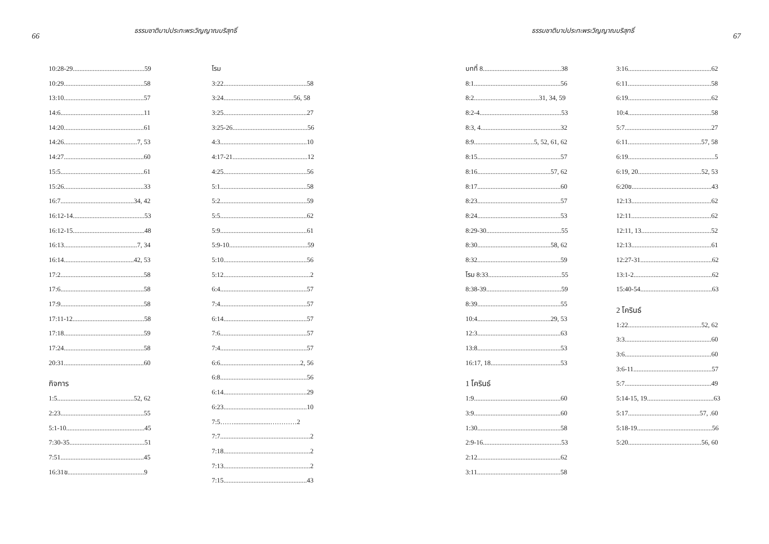66
ธรรมชาติบาปประทะพระวิญญาณบริสุทธิ์
10:28-29...........................................59
10:29................................................58
13:10................................................57
14:6..................................................11
14:20................................................61
14:26............................................7, 53
14:27................................................60
15:5..................................................61
15:26................................................33
16:7............................................34, 42
16:12-14...........................................53
16:12-15...........................................48
16:13............................................7, 34
16:14..........................................42, 53
17:2..................................................58
17:6..................................................58
17:9..................................................58
17:11-12...........................................58
17:18................................................59
17:24................................................58
20:31................................................60
กิจการ
1:5..............................................52, 62
2:23..................................................55
5:1-10...............................................45
7:30-35.............................................51
7:51..................................................45
16:31ข..............................................9
โรม
3:22..................................................58
3:24..........................................56, 58
3:25..................................................27
3:25-26.............................................56
4:3....................................................10
4:17-21.............................................12
4:25..................................................56
5:1....................................................58
5:2....................................................59
5:5....................................................62
5:9....................................................61
5:9-10...............................................59
5:10..................................................56
5:12....................................................2
6:4....................................................57
7:4....................................................57
6:14..................................................57
7:6....................................................57
7:4....................................................57
6:6................................................2, 56
6:8....................................................56
6:14..................................................29
6:23..................................................10
7:5……......................…………2
7:7......................................................2
7:18....................................................2
7:13....................................................2
7:15..................................................43
ธรรมชาติบาปประทะพระวิญญาณบริสุทธิ์
67
บทที่ 8...............................................38
8:1....................................................56
8:2.......................................31, 34, 59
8:2-4.................................................53
8:3, 4................................................32
8:9....................................5, 52, 61, 62
8:15..................................................57
8:16............................................57, 62
8:17..................................................60
8:23..................................................57
8:24..................................................53
8:29-30.............................................55
8:30............................................58, 62
8:32..................................................59
โรม 8:33............................................55
8:38-39.............................................59
8:39..................................................55
10:4............................................29, 53
12:3..................................................63
13:8..................................................53
16:17, 18..........................................53
1 โครินธ์
1:9....................................................60
3:9....................................................60
1:30..................................................58
2:9-16...............................................53
2:12..................................................62
3:11..................................................58
3:16..................................................62
6:11..................................................58
6:19..................................................62
10:4..................................................58
5:7....................................................27
6:11............................................57, 58
6:19....................................................5
6:19, 20......................................52, 53
6:20ข................................................43
12:13................................................62
12:11................................................62
12:11, 13..........................................52
12:13................................................61
12:27-31...........................................62
13:1-2...............................................62
15:40-54...........................................63
2 โครินธ์
1:22............................................52, 62
3:3....................................................60
3:6....................................................60
3:6-11...............................................57
5:7....................................................49
5:14-15, 19........................................63
5:17...........................................57, .60
5:18-19.............................................56
5:20............................................56, 60